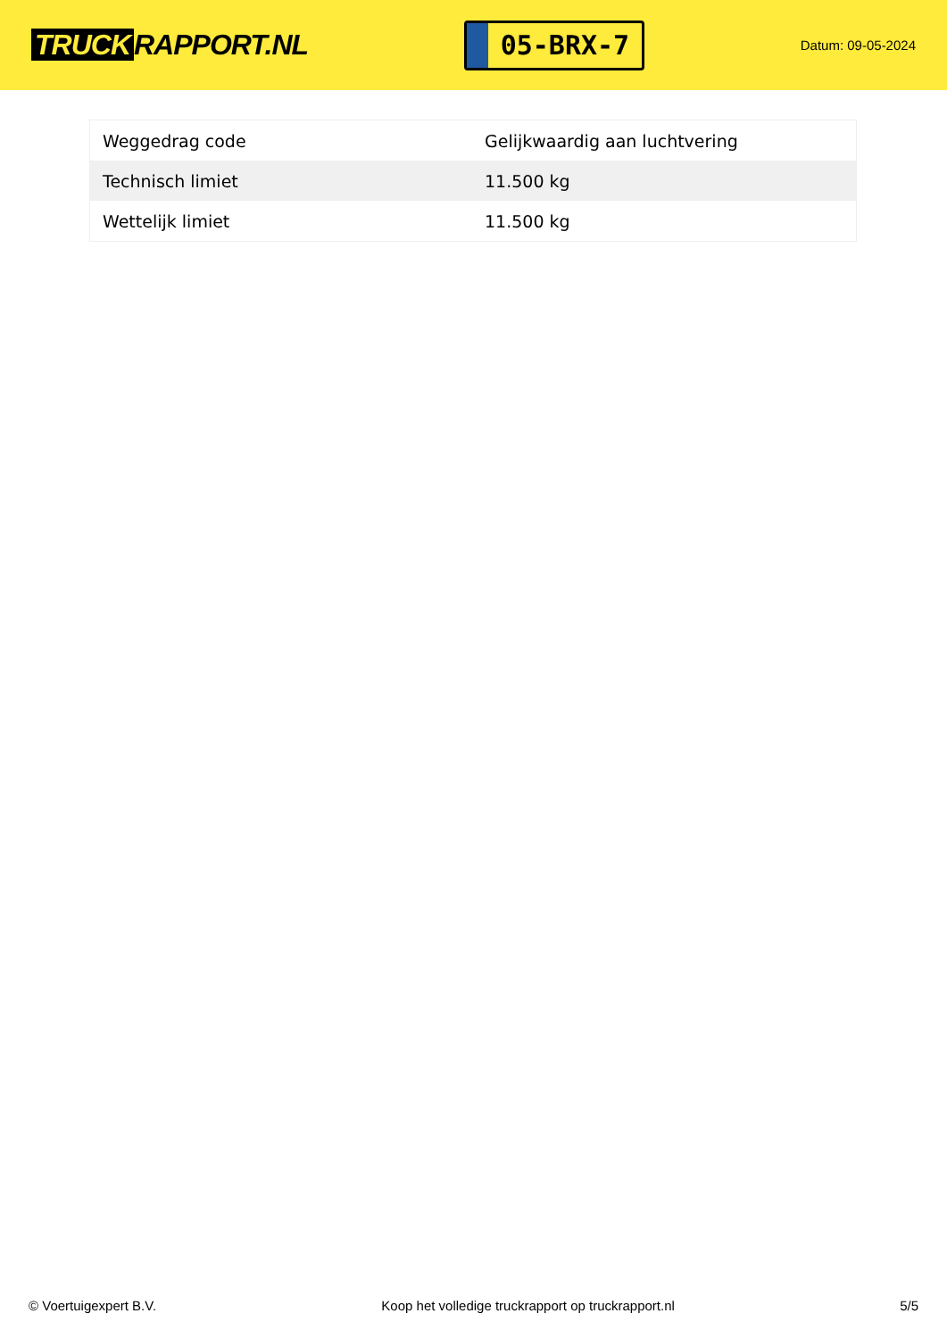TRUCK RAPPORT.NL
05-BRX-7
Datum: 09-05-2024
| Weggedrag code | Gelijkwaardig aan luchtvering |
| Technisch limiet | 11.500 kg |
| Wettelijk limiet | 11.500 kg |
© Voertuigexpert B.V. Koop het volledige truckrapport op truckrapport.nl 5/5